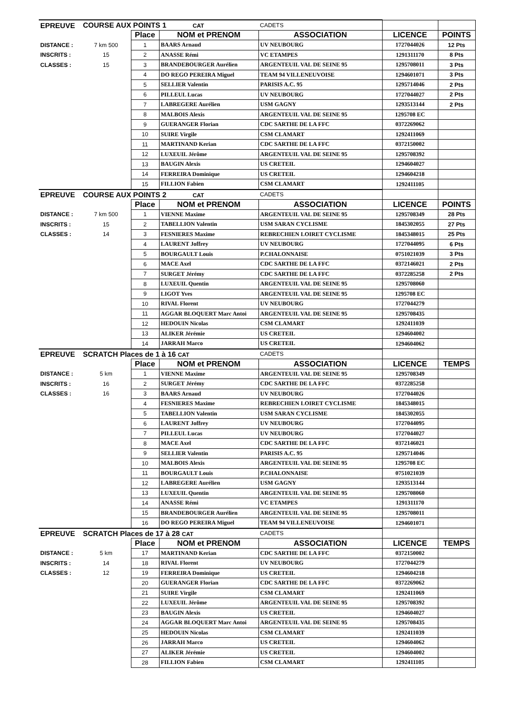| EPREUVE | COURSE AUX POINTS 1 CAT | | | CADETS | | |
| | | Place | NOM et PRENOM | ASSOCIATION | LICENCE | POINTS |
| DISTANCE : | 7 km 500 | 1 | BAARS Arnaud | UV NEUBOURG | 1727044026 | 12 Pts |
| INSCRITS : | 15 | 2 | ANASSE Rémi | VC ETAMPES | 1291311170 | 8 Pts |
| CLASSES : | 15 | 3 | BRANDEBOURGER Aurélien | ARGENTEUIL VAL DE SEINE 95 | 1295708011 | 3 Pts |
| | | 4 | DO REGO PEREIRA Miguel | TEAM 94 VILLENEUVOISE | 1294601071 | 3 Pts |
| | | 5 | SELLIER Valentin | PARISIS A.C. 95 | 1295714046 | 2 Pts |
| | | 6 | PILLEUL Lucas | UV NEUBOURG | 1727044027 | 2 Pts |
| | | 7 | LABREGERE Aurélien | USM GAGNY | 1293513144 | 2 Pts |
| | | 8 | MALBOIS Alexis | ARGENTEUIL VAL DE SEINE 95 | 1295708 EC | |
| | | 9 | GUERANGER Florian | CDC SARTHE DE LA FFC | 0372269062 | |
| | | 10 | SUIRE Virgile | CSM CLAMART | 1292411069 | |
| | | 11 | MARTINAND Kerian | CDC SARTHE DE LA FFC | 0372150002 | |
| | | 12 | LUXEUIL Jérôme | ARGENTEUIL VAL DE SEINE 95 | 1295708392 | |
| | | 13 | BAUGIN Alexis | US CRETEIL | 1294604027 | |
| | | 14 | FERREIRA Dominique | US CRETEIL | 1294604218 | |
| | | 15 | FILLION Fabien | CSM CLAMART | 1292411105 | |
| EPREUVE | COURSE AUX POINTS 2 CAT | | | CADETS | | |
| | | Place | NOM et PRENOM | ASSOCIATION | LICENCE | POINTS |
| DISTANCE : | 7 km 500 | 1 | VIENNE Maxime | ARGENTEUIL VAL DE SEINE 95 | 1295708349 | 28 Pts |
| INSCRITS : | 15 | 2 | TABELLION Valentin | USM SARAN CYCLISME | 1845302055 | 27 Pts |
| CLASSES : | 14 | 3 | FESNIERES Maxime | REBRECHIEN LOIRET CYCLISME | 1845348015 | 25 Pts |
| | | 4 | LAURENT Joffrey | UV NEUBOURG | 1727044095 | 6 Pts |
| | | 5 | BOURGAULT Louis | P.CHALONNAISE | 0751021039 | 3 Pts |
| | | 6 | MACE Axel | CDC SARTHE DE LA FFC | 0372146021 | 2 Pts |
| | | 7 | SURGET Jérémy | CDC SARTHE DE LA FFC | 0372285258 | 2 Pts |
| | | 8 | LUXEUIL Quentin | ARGENTEUIL VAL DE SEINE 95 | 1295708060 | |
| | | 9 | LIGOT Yves | ARGENTEUIL VAL DE SEINE 95 | 1295708 EC | |
| | | 10 | RIVAL Florent | UV NEUBOURG | 1727044279 | |
| | | 11 | AGGAR BLOQUERT Marc Antoi | ARGENTEUIL VAL DE SEINE 95 | 1295708435 | |
| | | 12 | HEDOUIN Nicolas | CSM CLAMART | 1292411039 | |
| | | 13 | ALIKER Jérémie | US CRETEIL | 1294604002 | |
| | | 14 | JARRAH Marco | US CRETEIL | 1294604062 | |
| EPREUVE | SCRATCH Places de 1 à 16 CAT | | | CADETS | | |
| | | Place | NOM et PRENOM | ASSOCIATION | LICENCE | TEMPS |
| DISTANCE : | 5 km | 1 | VIENNE Maxime | ARGENTEUIL VAL DE SEINE 95 | 1295708349 | |
| INSCRITS : | 16 | 2 | SURGET Jérémy | CDC SARTHE DE LA FFC | 0372285258 | |
| CLASSES : | 16 | 3 | BAARS Arnaud | UV NEUBOURG | 1727044026 | |
| | | 4 | FESNIERES Maxime | REBRECHIEN LOIRET CYCLISME | 1845348015 | |
| | | 5 | TABELLION Valentin | USM SARAN CYCLISME | 1845302055 | |
| | | 6 | LAURENT Joffrey | UV NEUBOURG | 1727044095 | |
| | | 7 | PILLEUL Lucas | UV NEUBOURG | 1727044027 | |
| | | 8 | MACE Axel | CDC SARTHE DE LA FFC | 0372146021 | |
| | | 9 | SELLIER Valentin | PARISIS A.C. 95 | 1295714046 | |
| | | 10 | MALBOIS Alexis | ARGENTEUIL VAL DE SEINE 95 | 1295708 EC | |
| | | 11 | BOURGAULT Louis | P.CHALONNAISE | 0751021039 | |
| | | 12 | LABREGERE Aurélien | USM GAGNY | 1293513144 | |
| | | 13 | LUXEUIL Quentin | ARGENTEUIL VAL DE SEINE 95 | 1295708060 | |
| | | 14 | ANASSE Rémi | VC ETAMPES | 1291311170 | |
| | | 15 | BRANDEBOURGER Aurélien | ARGENTEUIL VAL DE SEINE 95 | 1295708011 | |
| | | 16 | DO REGO PEREIRA Miguel | TEAM 94 VILLENEUVOISE | 1294601071 | |
| EPREUVE | SCRATCH Places de 17 à 28 CAT | | | CADETS | | |
| | | Place | NOM et PRENOM | ASSOCIATION | LICENCE | TEMPS |
| DISTANCE : | 5 km | 17 | MARTINAND Kerian | CDC SARTHE DE LA FFC | 0372150002 | |
| INSCRITS : | 14 | 18 | RIVAL Florent | UV NEUBOURG | 1727044279 | |
| CLASSES : | 12 | 19 | FERREIRA Dominique | US CRETEIL | 1294604218 | |
| | | 20 | GUERANGER Florian | CDC SARTHE DE LA FFC | 0372269062 | |
| | | 21 | SUIRE Virgile | CSM CLAMART | 1292411069 | |
| | | 22 | LUXEUIL Jérôme | ARGENTEUIL VAL DE SEINE 95 | 1295708392 | |
| | | 23 | BAUGIN Alexis | US CRETEIL | 1294604027 | |
| | | 24 | AGGAR BLOQUERT Marc Antoi | ARGENTEUIL VAL DE SEINE 95 | 1295708435 | |
| | | 25 | HEDOUIN Nicolas | CSM CLAMART | 1292411039 | |
| | | 26 | JARRAH Marco | US CRETEIL | 1294604062 | |
| | | 27 | ALIKER Jérémie | US CRETEIL | 1294604002 | |
| | | 28 | FILLION Fabien | CSM CLAMART | 1292411105 | |